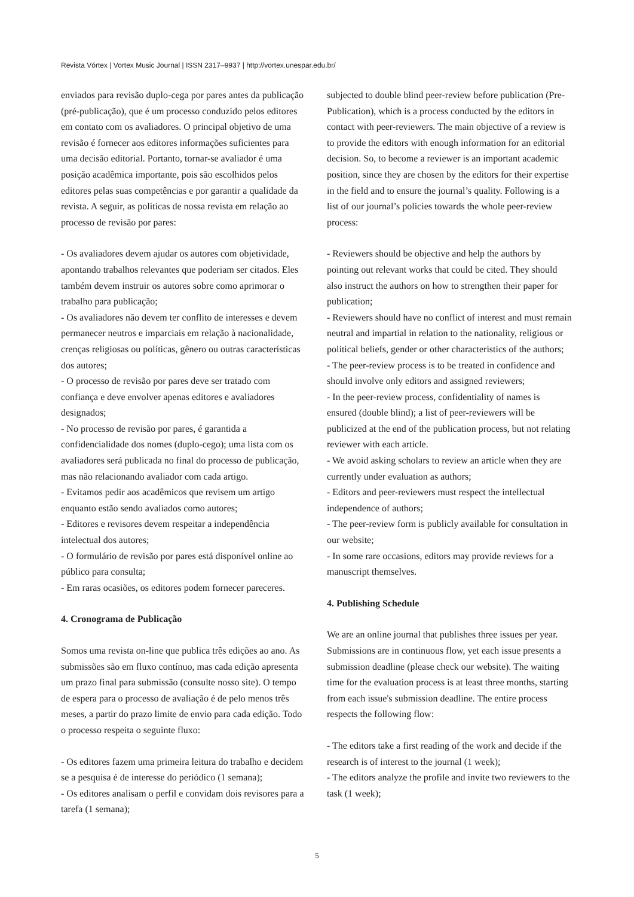Revista Vórtex | Vortex Music Journal | ISSN 2317–9937 | http://vortex.unespar.edu.br/
enviados para revisão duplo-cega por pares antes da publicação (pré-publicação), que é um processo conduzido pelos editores em contato com os avaliadores. O principal objetivo de uma revisão é fornecer aos editores informações suficientes para uma decisão editorial. Portanto, tornar-se avaliador é uma posição acadêmica importante, pois são escolhidos pelos editores pelas suas competências e por garantir a qualidade da revista. A seguir, as políticas de nossa revista em relação ao processo de revisão por pares:
- Os avaliadores devem ajudar os autores com objetividade, apontando trabalhos relevantes que poderiam ser citados. Eles também devem instruir os autores sobre como aprimorar o trabalho para publicação;
- Os avaliadores não devem ter conflito de interesses e devem permanecer neutros e imparciais em relação à nacionalidade, crenças religiosas ou políticas, gênero ou outras características dos autores;
- O processo de revisão por pares deve ser tratado com confiança e deve envolver apenas editores e avaliadores designados;
- No processo de revisão por pares, é garantida a confidencialidade dos nomes (duplo-cego); uma lista com os avaliadores será publicada no final do processo de publicação, mas não relacionando avaliador com cada artigo.
- Evitamos pedir aos acadêmicos que revisem um artigo enquanto estão sendo avaliados como autores;
- Editores e revisores devem respeitar a independência intelectual dos autores;
- O formulário de revisão por pares está disponível online ao público para consulta;
- Em raras ocasiões, os editores podem fornecer pareceres.
4. Cronograma de Publicação
Somos uma revista on-line que publica três edições ao ano. As submissões são em fluxo contínuo, mas cada edição apresenta um prazo final para submissão (consulte nosso site). O tempo de espera para o processo de avaliação é de pelo menos três meses, a partir do prazo limite de envio para cada edição. Todo o processo respeita o seguinte fluxo:
- Os editores fazem uma primeira leitura do trabalho e decidem se a pesquisa é de interesse do periódico (1 semana);
- Os editores analisam o perfil e convidam dois revisores para a tarefa (1 semana);
subjected to double blind peer-review before publication (Pre-Publication), which is a process conducted by the editors in contact with peer-reviewers. The main objective of a review is to provide the editors with enough information for an editorial decision. So, to become a reviewer is an important academic position, since they are chosen by the editors for their expertise in the field and to ensure the journal’s quality. Following is a list of our journal’s policies towards the whole peer-review process:
- Reviewers should be objective and help the authors by pointing out relevant works that could be cited. They should also instruct the authors on how to strengthen their paper for publication;
- Reviewers should have no conflict of interest and must remain neutral and impartial in relation to the nationality, religious or political beliefs, gender or other characteristics of the authors;
- The peer-review process is to be treated in confidence and should involve only editors and assigned reviewers;
- In the peer-review process, confidentiality of names is ensured (double blind); a list of peer-reviewers will be publicized at the end of the publication process, but not relating reviewer with each article.
- We avoid asking scholars to review an article when they are currently under evaluation as authors;
- Editors and peer-reviewers must respect the intellectual independence of authors;
- The peer-review form is publicly available for consultation in our website;
- In some rare occasions, editors may provide reviews for a manuscript themselves.
4. Publishing Schedule
We are an online journal that publishes three issues per year. Submissions are in continuous flow, yet each issue presents a submission deadline (please check our website). The waiting time for the evaluation process is at least three months, starting from each issue's submission deadline. The entire process respects the following flow:
- The editors take a first reading of the work and decide if the research is of interest to the journal (1 week);
- The editors analyze the profile and invite two reviewers to the task (1 week);
5